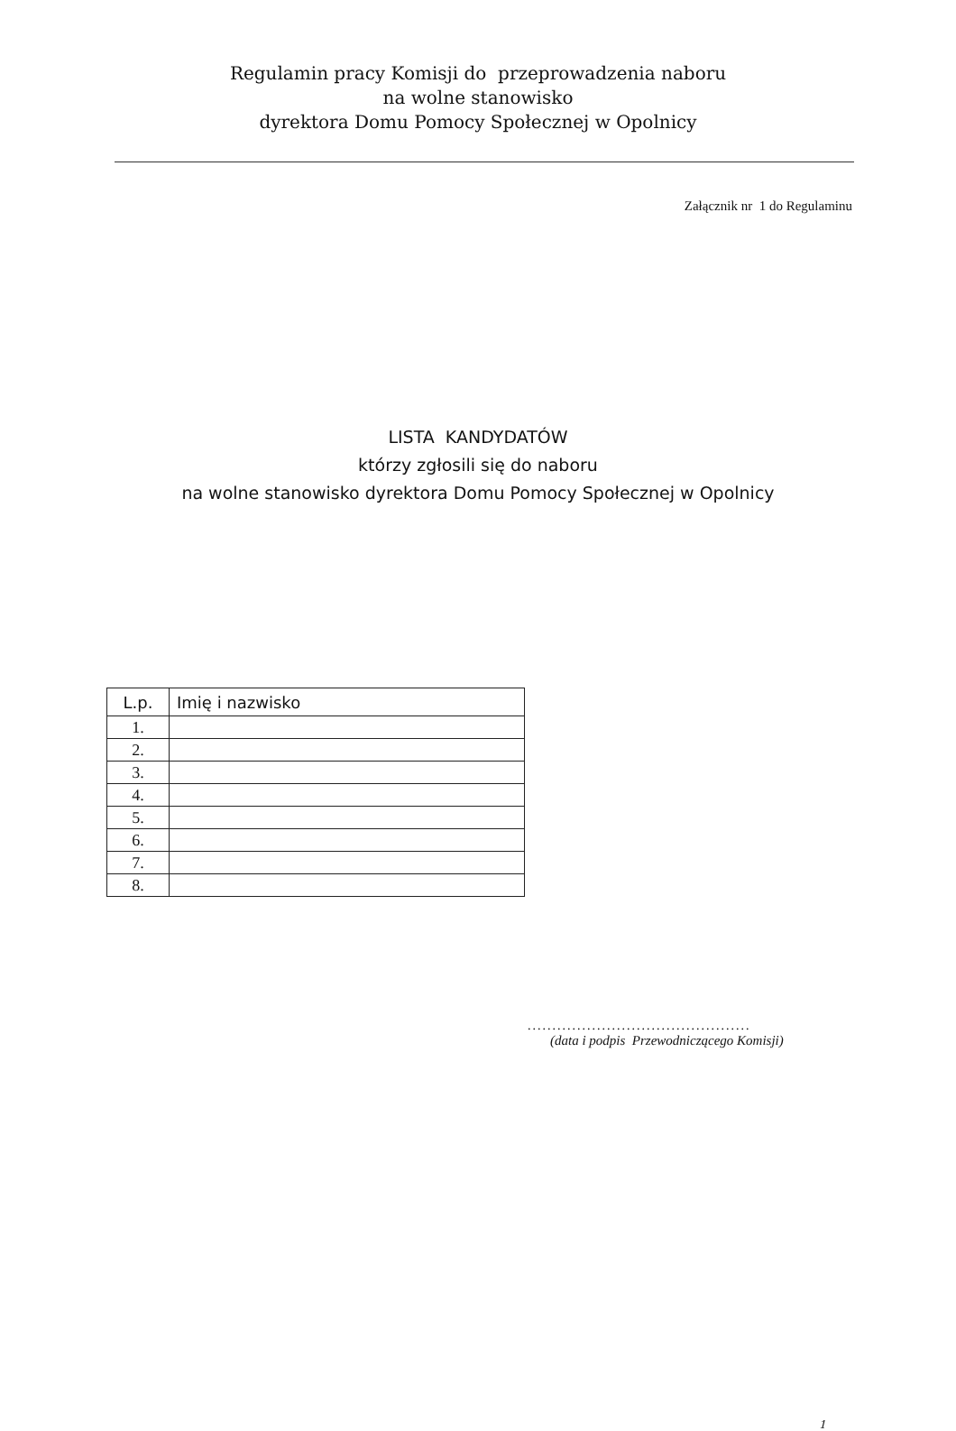Regulamin pracy Komisji do przeprowadzenia naboru
na wolne stanowisko
dyrektora Domu Pomocy Społecznej w Opolnicy
Załącznik nr 1 do Regulaminu
LISTA KANDYDATÓW
którzy zgłosili się do naboru
na wolne stanowisko dyrektora Domu Pomocy Społecznej w Opolnicy
| L.p. | Imię i nazwisko |
| --- | --- |
| 1. | |
| 2. | |
| 3. | |
| 4. | |
| 5. | |
| 6. | |
| 7. | |
| 8. | |
.............................................
(data i podpis Przewodniczącego Komisji)
1